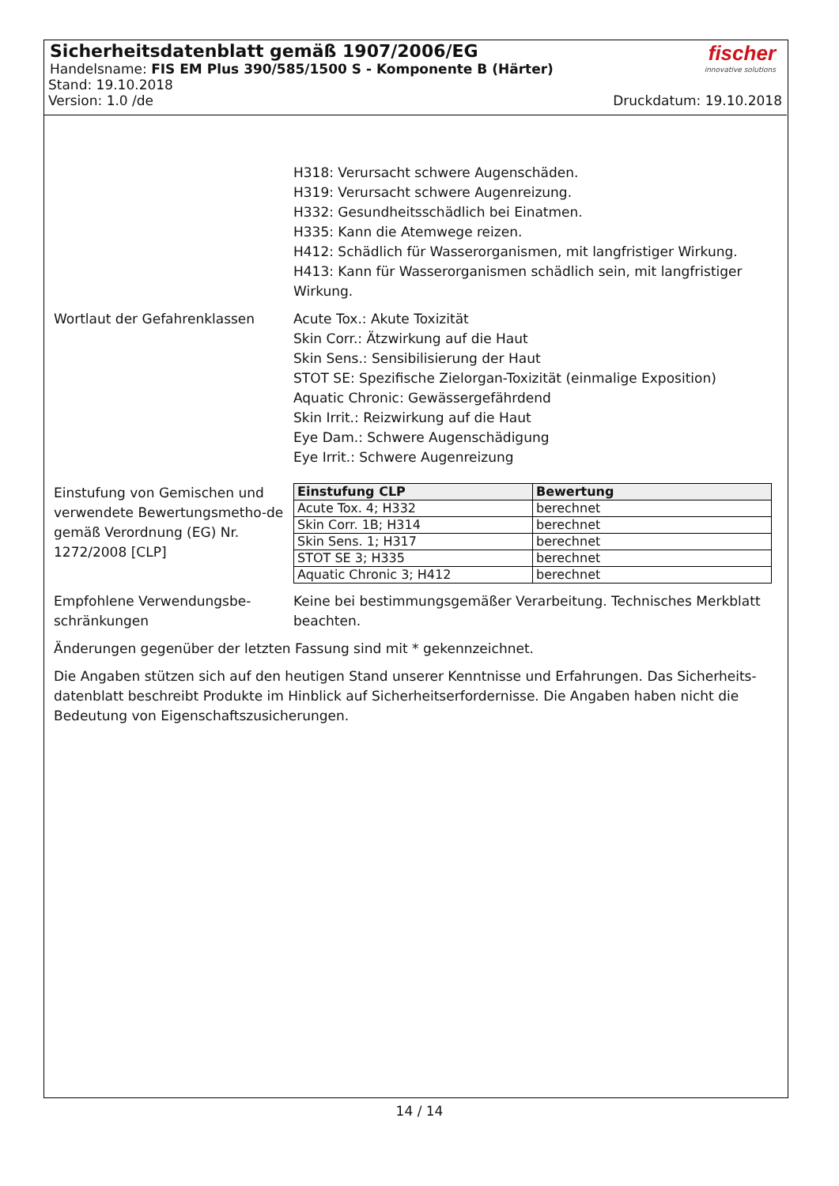Sicherheitsdatenblatt gemäß 1907/2006/EG
Handelsname: FIS EM Plus 390/585/1500 S - Komponente B (Härter)
Stand: 19.10.2018
Version: 1.0 /de Druckdatum: 19.10.2018
fischer
innovative solutions
H318: Verursacht schwere Augenschäden.
H319: Verursacht schwere Augenreizung.
H332: Gesundheitsschädlich bei Einatmen.
H335: Kann die Atemwege reizen.
H412: Schädlich für Wasserorganismen, mit langfristiger Wirkung.
H413: Kann für Wasserorganismen schädlich sein, mit langfristiger Wirkung.
Wortlaut der Gefahrenklassen Acute Tox.: Akute Toxizität
Skin Corr.: Ätzwirkung auf die Haut
Skin Sens.: Sensibilisierung der Haut
STOT SE: Spezifische Zielorgan-Toxizität (einmalige Exposition)
Aquatic Chronic: Gewässergefährdend
Skin Irrit.: Reizwirkung auf die Haut
Eye Dam.: Schwere Augenschädigung
Eye Irrit.: Schwere Augenreizung
Einstufung von Gemischen und verwendete Bewertungsmetho-de gemäß Verordnung (EG) Nr. 1272/2008 [CLP]
| Einstufung CLP | Bewertung |
| --- | --- |
| Acute Tox. 4; H332 | berechnet |
| Skin Corr. 1B; H314 | berechnet |
| Skin Sens. 1; H317 | berechnet |
| STOT SE 3; H335 | berechnet |
| Aquatic Chronic 3; H412 | berechnet |
Empfohlene Verwendungsbe-schränkungen
Keine bei bestimmungsgemäßer Verarbeitung. Technisches Merkblatt beachten.
Änderungen gegenüber der letzten Fassung sind mit * gekennzeichnet.
Die Angaben stützen sich auf den heutigen Stand unserer Kenntnisse und Erfahrungen. Das Sicherheits-datenblatt beschreibt Produkte im Hinblick auf Sicherheitserfordernisse. Die Angaben haben nicht die Bedeutung von Eigenschaftszusicherungen.
14 / 14